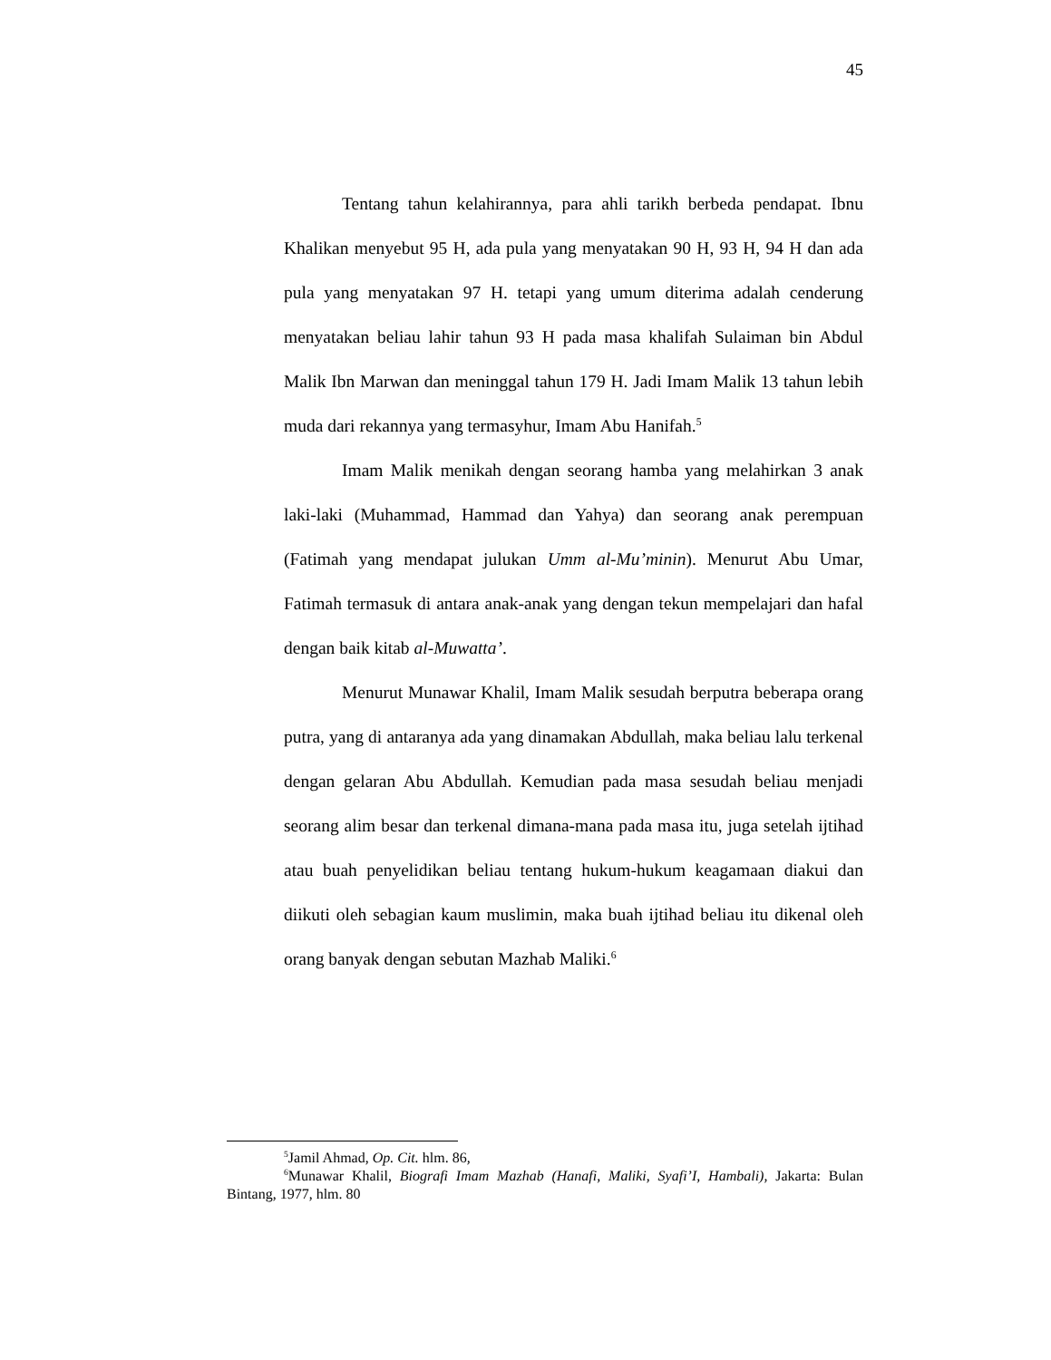45
Tentang tahun kelahirannya, para ahli tarikh berbeda pendapat. Ibnu Khalikan menyebut 95 H, ada pula yang menyatakan 90 H, 93 H, 94 H dan ada pula yang menyatakan 97 H. tetapi yang umum diterima adalah cenderung menyatakan beliau lahir tahun 93 H pada masa khalifah Sulaiman bin Abdul Malik Ibn Marwan dan meninggal tahun 179 H. Jadi Imam Malik 13 tahun lebih muda dari rekannya yang termasyhur, Imam Abu Hanifah.<sup>5</sup>
Imam Malik menikah dengan seorang hamba yang melahirkan 3 anak laki-laki (Muhammad, Hammad dan Yahya) dan seorang anak perempuan (Fatimah yang mendapat julukan Umm al-Mu’minin). Menurut Abu Umar, Fatimah termasuk di antara anak-anak yang dengan tekun mempelajari dan hafal dengan baik kitab al-Muwatta’.
Menurut Munawar Khalil, Imam Malik sesudah berputra beberapa orang putra, yang di antaranya ada yang dinamakan Abdullah, maka beliau lalu terkenal dengan gelaran Abu Abdullah. Kemudian pada masa sesudah beliau menjadi seorang alim besar dan terkenal dimana-mana pada masa itu, juga setelah ijtihad atau buah penyelidikan beliau tentang hukum-hukum keagamaan diakui dan diikuti oleh sebagian kaum muslimin, maka buah ijtihad beliau itu dikenal oleh orang banyak dengan sebutan Mazhab Maliki.<sup>6</sup>
<sup>5</sup> Jamil Ahmad, Op. Cit. hlm. 86,
<sup>6</sup> Munawar Khalil, Biografi Imam Mazhab (Hanafi, Maliki, Syafi’I, Hambali), Jakarta: Bulan Bintang, 1977, hlm. 80